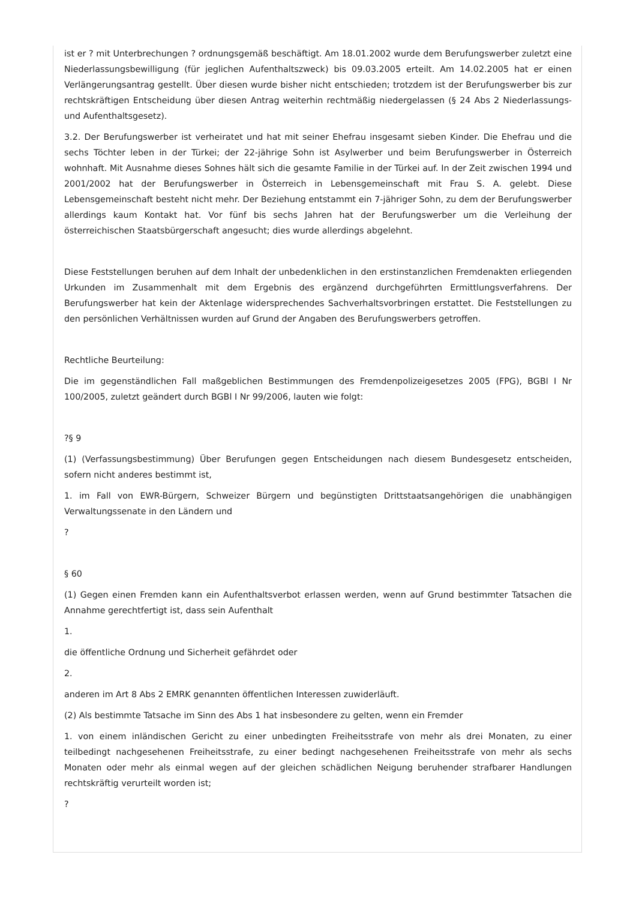ist er ? mit Unterbrechungen ? ordnungsgemäß beschäftigt. Am 18.01.2002 wurde dem Berufungswerber zuletzt eine Niederlassungsbewilligung (für jeglichen Aufenthaltszweck) bis 09.03.2005 erteilt. Am 14.02.2005 hat er einen Verlängerungsantrag gestellt. Über diesen wurde bisher nicht entschieden; trotzdem ist der Berufungswerber bis zur rechtskräftigen Entscheidung über diesen Antrag weiterhin rechtmäßig niedergelassen (§ 24 Abs 2 Niederlassungs- und Aufenthaltsgesetz).
3.2. Der Berufungswerber ist verheiratet und hat mit seiner Ehefrau insgesamt sieben Kinder. Die Ehefrau und die sechs Töchter leben in der Türkei; der 22-jährige Sohn ist Asylwerber und beim Berufungswerber in Österreich wohnhaft. Mit Ausnahme dieses Sohnes hält sich die gesamte Familie in der Türkei auf. In der Zeit zwischen 1994 und 2001/2002 hat der Berufungswerber in Österreich in Lebensgemeinschaft mit Frau S. A. gelebt. Diese Lebensgemeinschaft besteht nicht mehr. Der Beziehung entstammt ein 7-jähriger Sohn, zu dem der Berufungswerber allerdings kaum Kontakt hat. Vor fünf bis sechs Jahren hat der Berufungswerber um die Verleihung der österreichischen Staatsbürgerschaft angesucht; dies wurde allerdings abgelehnt.
Diese Feststellungen beruhen auf dem Inhalt der unbedenklichen in den erstinstanzlichen Fremdenakten erliegenden Urkunden im Zusammenhalt mit dem Ergebnis des ergänzend durchgeführten Ermittlungsverfahrens. Der Berufungswerber hat kein der Aktenlage widersprechendes Sachverhaltsvorbringen erstattet. Die Feststellungen zu den persönlichen Verhältnissen wurden auf Grund der Angaben des Berufungswerbers getroffen.
Rechtliche Beurteilung:
Die im gegenständlichen Fall maßgeblichen Bestimmungen des Fremdenpolizeigesetzes 2005 (FPG), BGBl I Nr 100/2005, zuletzt geändert durch BGBl I Nr 99/2006, lauten wie folgt:
?§ 9
(1) (Verfassungsbestimmung) Über Berufungen gegen Entscheidungen nach diesem Bundesgesetz entscheiden, sofern nicht anderes bestimmt ist,
1. im Fall von EWR-Bürgern, Schweizer Bürgern und begünstigten Drittstaatsangehörigen die unabhängigen Verwaltungssenate in den Ländern und
?
§ 60
(1) Gegen einen Fremden kann ein Aufenthaltsverbot erlassen werden, wenn auf Grund bestimmter Tatsachen die Annahme gerechtfertigt ist, dass sein Aufenthalt
1.
die öffentliche Ordnung und Sicherheit gefährdet oder
2.
anderen im Art 8 Abs 2 EMRK genannten öffentlichen Interessen zuwiderläuft.
(2) Als bestimmte Tatsache im Sinn des Abs 1 hat insbesondere zu gelten, wenn ein Fremder
1. von einem inländischen Gericht zu einer unbedingten Freiheitsstrafe von mehr als drei Monaten, zu einer teilbedingt nachgesehenen Freiheitsstrafe, zu einer bedingt nachgesehenen Freiheitsstrafe von mehr als sechs Monaten oder mehr als einmal wegen auf der gleichen schädlichen Neigung beruhender strafbarer Handlungen rechtskräftig verurteilt worden ist;
?